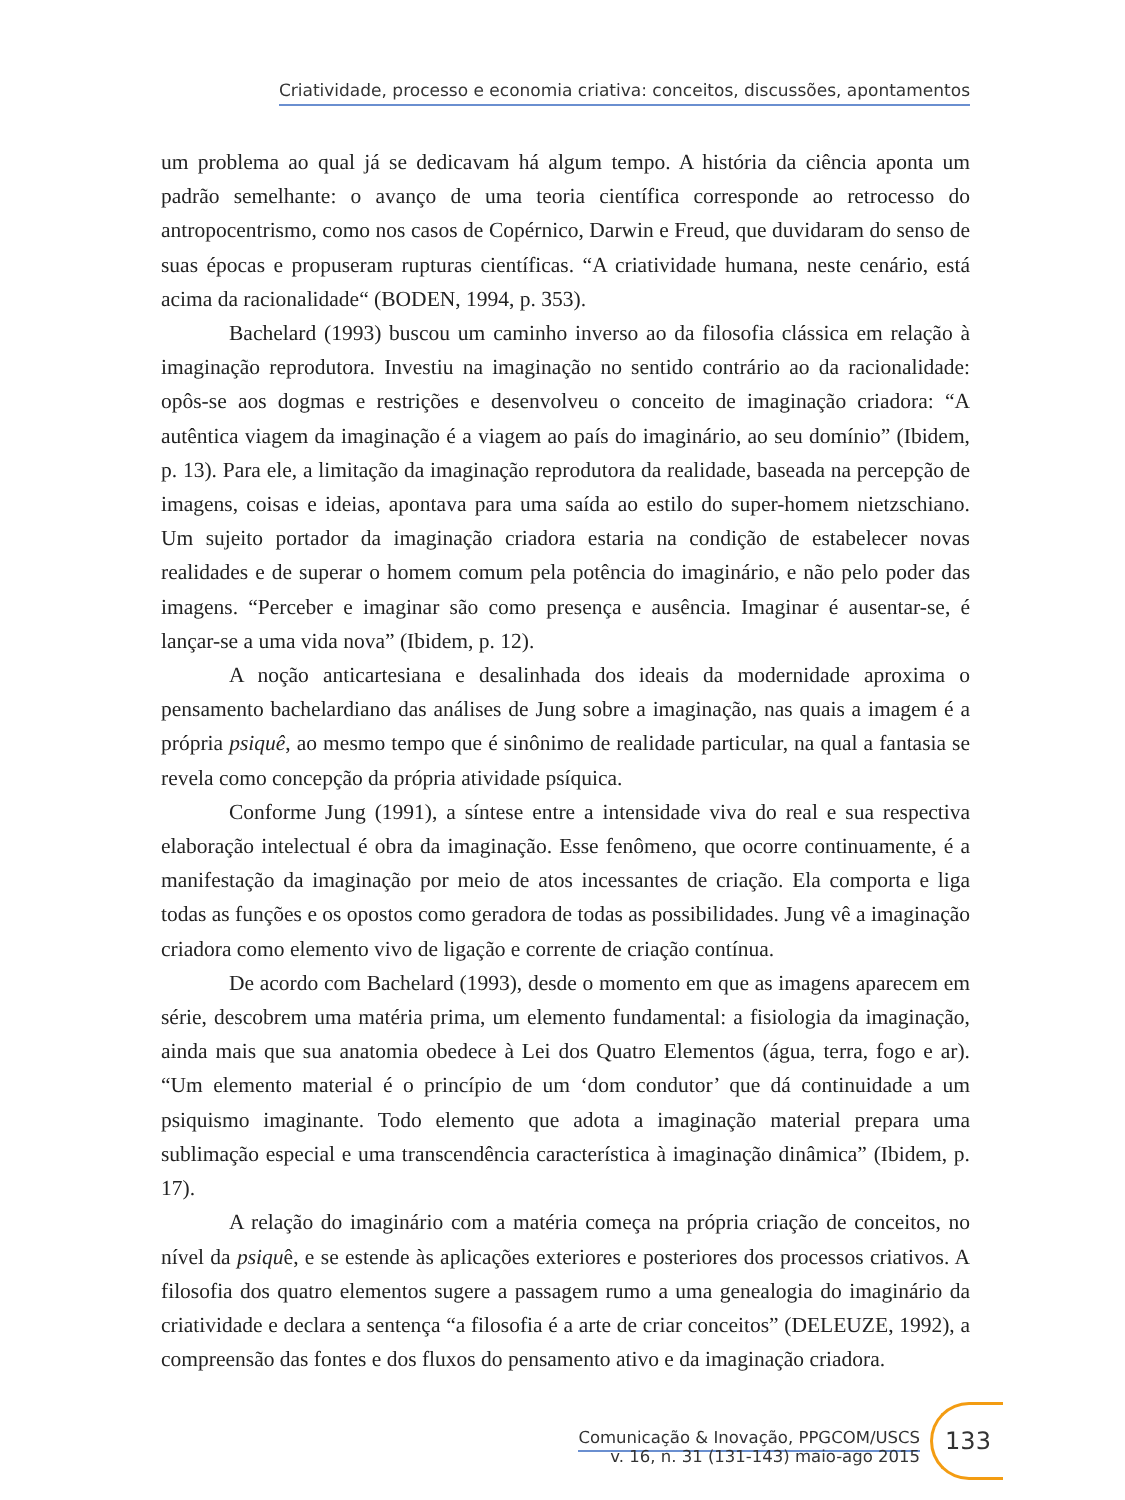Criatividade, processo e economia criativa: conceitos, discussões, apontamentos
um problema ao qual já se dedicavam há algum tempo. A história da ciência aponta um padrão semelhante: o avanço de uma teoria científica corresponde ao retrocesso do antropocentrismo, como nos casos de Copérnico, Darwin e Freud, que duvidaram do senso de suas épocas e propuseram rupturas científicas. “A criatividade humana, neste cenário, está acima da racionalidade“ (BODEN, 1994, p. 353).
Bachelard (1993) buscou um caminho inverso ao da filosofia clássica em relação à imaginação reprodutora. Investiu na imaginação no sentido contrário ao da racionalidade: opôs-se aos dogmas e restrições e desenvolveu o conceito de imaginação criadora: “A autêntica viagem da imaginação é a viagem ao país do imaginário, ao seu domínio” (Ibidem, p. 13). Para ele, a limitação da imaginação reprodutora da realidade, baseada na percepção de imagens, coisas e ideias, apontava para uma saída ao estilo do super-homem nietzschiano. Um sujeito portador da imaginação criadora estaria na condição de estabelecer novas realidades e de superar o homem comum pela potência do imaginário, e não pelo poder das imagens. “Perceber e imaginar são como presença e ausência. Imaginar é ausentar-se, é lançar-se a uma vida nova” (Ibidem, p. 12).
A noção anticartesiana e desalinhada dos ideais da modernidade aproxima o pensamento bachelardiano das análises de Jung sobre a imaginação, nas quais a imagem é a própria psiquê, ao mesmo tempo que é sinônimo de realidade particular, na qual a fantasia se revela como concepção da própria atividade psíquica.
Conforme Jung (1991), a síntese entre a intensidade viva do real e sua respectiva elaboração intelectual é obra da imaginação. Esse fenômeno, que ocorre continuamente, é a manifestação da imaginação por meio de atos incessantes de criação. Ela comporta e liga todas as funções e os opostos como geradora de todas as possibilidades. Jung vê a imaginação criadora como elemento vivo de ligação e corrente de criação contínua.
De acordo com Bachelard (1993), desde o momento em que as imagens aparecem em série, descobrem uma matéria prima, um elemento fundamental: a fisiologia da imaginação, ainda mais que sua anatomia obedece à Lei dos Quatro Elementos (água, terra, fogo e ar). “Um elemento material é o princípio de um ‘dom condutor’ que dá continuidade a um psiquismo imaginante. Todo elemento que adota a imaginação material prepara uma sublimação especial e uma transcendência característica à imaginação dinâmica” (Ibidem, p. 17).
A relação do imaginário com a matéria começa na própria criação de conceitos, no nível da psiquê, e se estende às aplicações exteriores e posteriores dos processos criativos. A filosofia dos quatro elementos sugere a passagem rumo a uma genealogia do imaginário da criatividade e declara a sentença “a filosofia é a arte de criar conceitos” (DELEUZE, 1992), a compreensão das fontes e dos fluxos do pensamento ativo e da imaginação criadora.
Comunicação & Inovação, PPGCOM/USCS
v. 16, n. 31 (131-143) maio-ago 2015
133